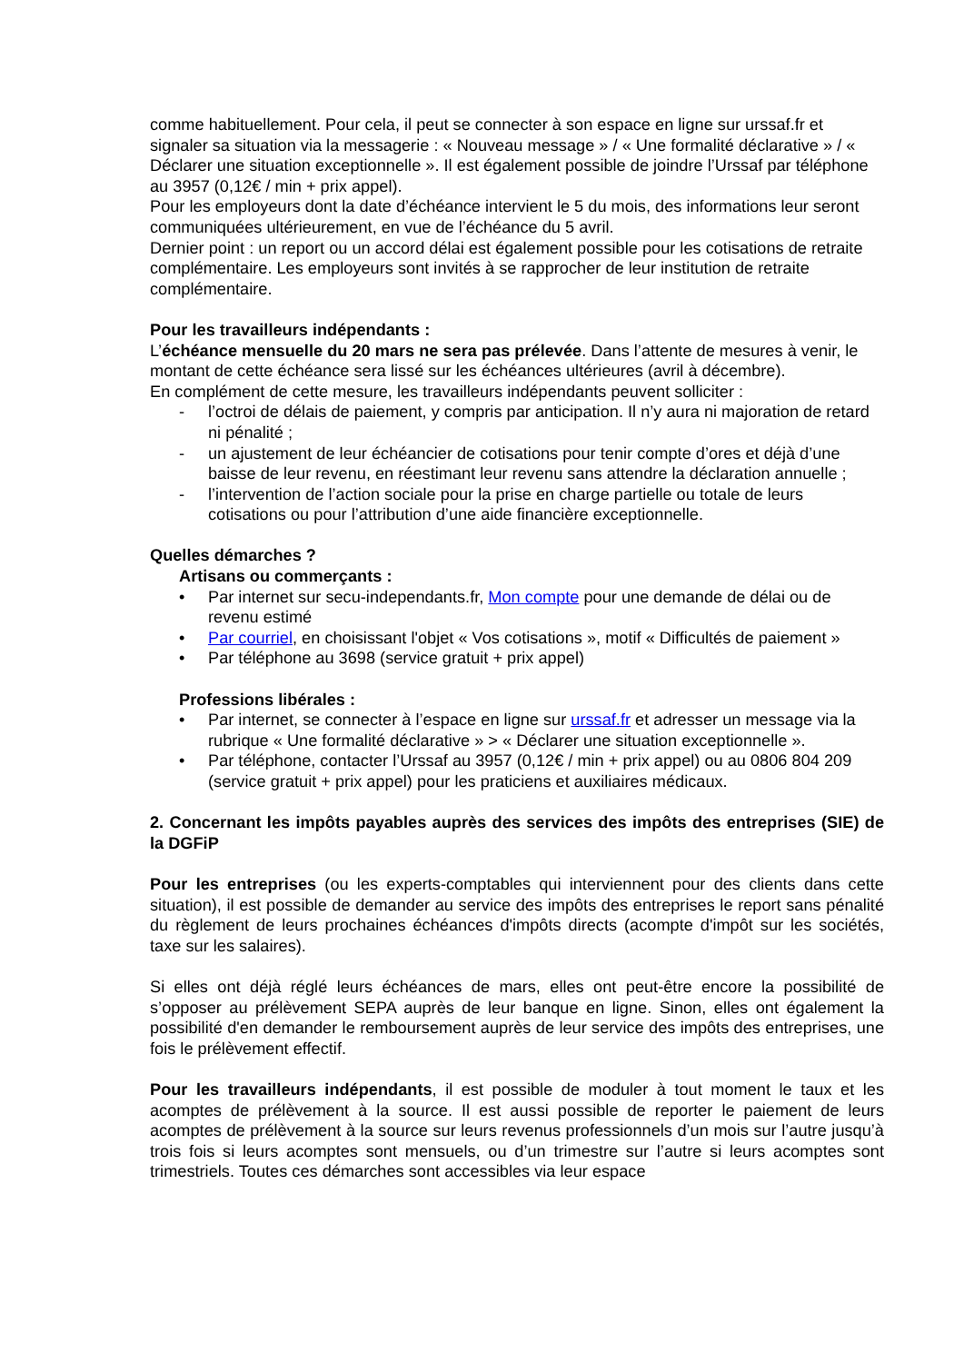comme habituellement. Pour cela, il peut se connecter à son espace en ligne sur urssaf.fr et signaler sa situation via la messagerie : « Nouveau message » / « Une formalité déclarative » / « Déclarer une situation exceptionnelle ». Il est également possible de joindre l’Urssaf par téléphone au 3957 (0,12€ / min + prix appel).
Pour les employeurs dont la date d’échéance intervient le 5 du mois, des informations leur seront communiquées ultérieurement, en vue de l’échéance du 5 avril.
Dernier point : un report ou un accord délai est également possible pour les cotisations de retraite complémentaire. Les employeurs sont invités à se rapprocher de leur institution de retraite complémentaire.
Pour les travailleurs indépendants :
L’échéance mensuelle du 20 mars ne sera pas prélevée. Dans l’attente de mesures à venir, le montant de cette échéance sera lissé sur les échéances ultérieures (avril à décembre).
En complément de cette mesure, les travailleurs indépendants peuvent solliciter :
- l’octroi de délais de paiement, y compris par anticipation. Il n’y aura ni majoration de retard ni pénalité ;
- un ajustement de leur échéancier de cotisations pour tenir compte d’ores et déjà d’une baisse de leur revenu, en réestimant leur revenu sans attendre la déclaration annuelle ;
- l’intervention de l’action sociale pour la prise en charge partielle ou totale de leurs cotisations ou pour l’attribution d’une aide financière exceptionnelle.
Quelles démarches ?
Artisans ou commerçants :
• Par internet sur secu-independants.fr, Mon compte pour une demande de délai ou de revenu estimé
• Par courriel, en choisissant l'objet « Vos cotisations », motif « Difficultés de paiement »
• Par téléphone au 3698 (service gratuit + prix appel)
Professions libérales :
• Par internet, se connecter à l’espace en ligne sur urssaf.fr et adresser un message via la rubrique « Une formalité déclarative » > « Déclarer une situation exceptionnelle ».
• Par téléphone, contacter l’Urssaf au 3957 (0,12€ / min + prix appel) ou au 0806 804 209 (service gratuit + prix appel) pour les praticiens et auxiliaires médicaux.
2. Concernant les impôts payables auprès des services des impôts des entreprises (SIE) de la DGFiP
Pour les entreprises (ou les experts-comptables qui interviennent pour des clients dans cette situation), il est possible de demander au service des impôts des entreprises le report sans pénalité du règlement de leurs prochaines échéances d'impôts directs (acompte d'impôt sur les sociétés, taxe sur les salaires).
Si elles ont déjà réglé leurs échéances de mars, elles ont peut-être encore la possibilité de s’opposer au prélèvement SEPA auprès de leur banque en ligne. Sinon, elles ont également la possibilité d'en demander le remboursement auprès de leur service des impôts des entreprises, une fois le prélèvement effectif.
Pour les travailleurs indépendants, il est possible de moduler à tout moment le taux et les acomptes de prélèvement à la source. Il est aussi possible de reporter le paiement de leurs acomptes de prélèvement à la source sur leurs revenus professionnels d’un mois sur l’autre jusqu’à trois fois si leurs acomptes sont mensuels, ou d’un trimestre sur l’autre si leurs acomptes sont trimestriels. Toutes ces démarches sont accessibles via leur espace